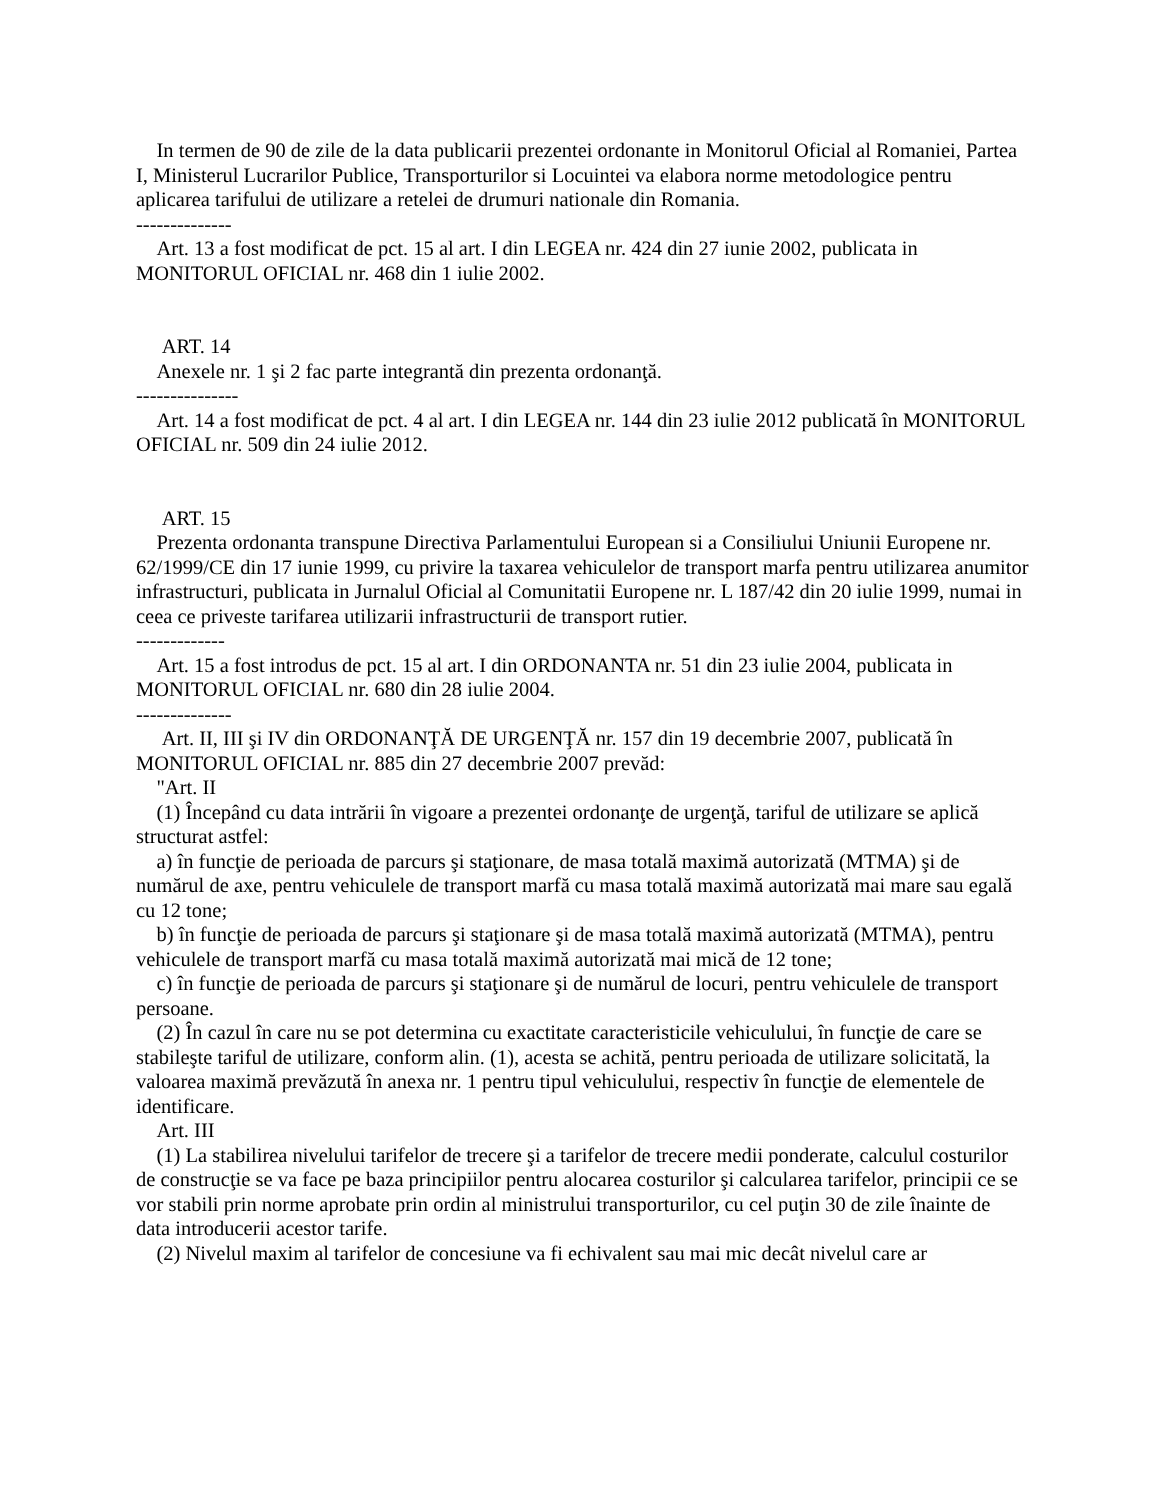In termen de 90 de zile de la data publicarii prezentei ordonante in Monitorul Oficial al Romaniei, Partea I, Ministerul Lucrarilor Publice, Transporturilor si Locuintei va elabora norme metodologice pentru aplicarea tarifului de utilizare a retelei de drumuri nationale din Romania.
--------------
Art. 13 a fost modificat de pct. 15 al art. I din LEGEA nr. 424 din 27 iunie 2002, publicata in MONITORUL OFICIAL nr. 468 din 1 iulie 2002.
ART. 14
Anexele nr. 1 şi 2 fac parte integrantă din prezenta ordonanţă.
---------------
Art. 14 a fost modificat de pct. 4 al art. I din LEGEA nr. 144 din 23 iulie 2012 publicată în MONITORUL OFICIAL nr. 509 din 24 iulie 2012.
ART. 15
Prezenta ordonanta transpune Directiva Parlamentului European si a Consiliului Uniunii Europene nr. 62/1999/CE din 17 iunie 1999, cu privire la taxarea vehiculelor de transport marfa pentru utilizarea anumitor infrastructuri, publicata in Jurnalul Oficial al Comunitatii Europene nr. L 187/42 din 20 iulie 1999, numai in ceea ce priveste tarifarea utilizarii infrastructurii de transport rutier.
-------------
Art. 15 a fost introdus de pct. 15 al art. I din ORDONANTA nr. 51 din 23 iulie 2004, publicata in MONITORUL OFICIAL nr. 680 din 28 iulie 2004.
--------------
Art. II, III şi IV din ORDONANŢĂ DE URGENŢĂ nr. 157 din 19 decembrie 2007, publicată în MONITORUL OFICIAL nr. 885 din 27 decembrie 2007 prevăd:
"Art. II
(1) Începând cu data intrării în vigoare a prezentei ordonanţe de urgenţă, tariful de utilizare se aplică structurat astfel:
a) în funcţie de perioada de parcurs şi staţionare, de masa totală maximă autorizată (MTMA) şi de numărul de axe, pentru vehiculele de transport marfă cu masa totală maximă autorizată mai mare sau egală cu 12 tone;
b) în funcţie de perioada de parcurs şi staţionare şi de masa totală maximă autorizată (MTMA), pentru vehiculele de transport marfă cu masa totală maximă autorizată mai mică de 12 tone;
c) în funcţie de perioada de parcurs şi staţionare şi de numărul de locuri, pentru vehiculele de transport persoane.
(2) În cazul în care nu se pot determina cu exactitate caracteristicile vehiculului, în funcţie de care se stabileşte tariful de utilizare, conform alin. (1), acesta se achită, pentru perioada de utilizare solicitată, la valoarea maximă prevăzută în anexa nr. 1 pentru tipul vehiculului, respectiv în funcţie de elementele de identificare.
Art. III
(1) La stabilirea nivelului tarifelor de trecere şi a tarifelor de trecere medii ponderate, calculul costurilor de construcţie se va face pe baza principiilor pentru alocarea costurilor şi calcularea tarifelor, principii ce se vor stabili prin norme aprobate prin ordin al ministrului transporturilor, cu cel puţin 30 de zile înainte de data introducerii acestor tarife.
(2) Nivelul maxim al tarifelor de concesiune va fi echivalent sau mai mic decât nivelul care ar